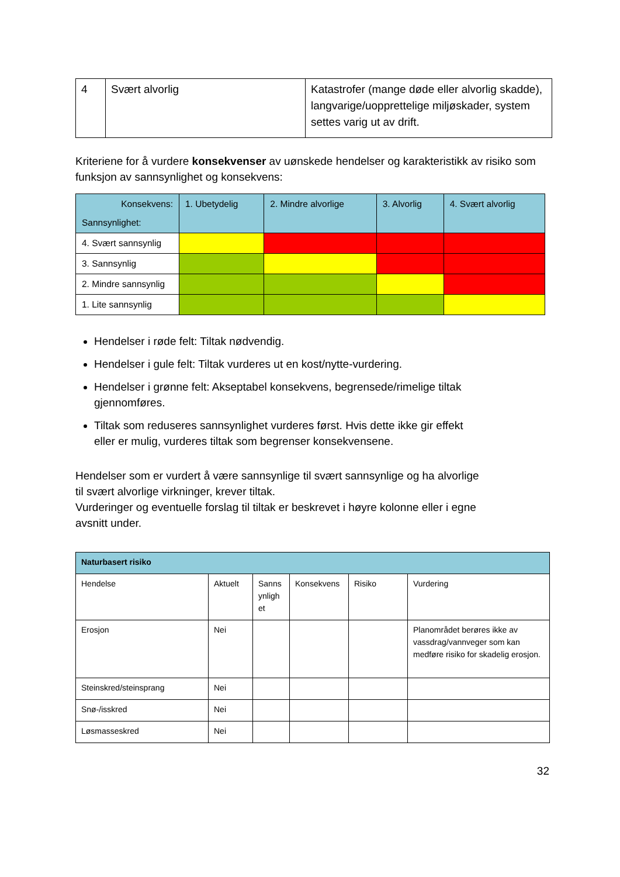| 4 | Svært alvorlig | Katastrofer (mange døde eller alvorlig skadde), langvarige/uopprettelige miljøskader, system settes varig ut av drift. |
Kriteriene for å vurdere konsekvenser av uønskede hendelser og karakteristikk av risiko som funksjon av sannsynlighet og konsekvens:
| Konsekvens: Sannsynlighet: | 1. Ubetydelig | 2. Mindre alvorlige | 3. Alvorlig | 4. Svært alvorlig |
| --- | --- | --- | --- | --- |
| 4. Svært sannsynlig | | | | |
| 3. Sannsynlig | | | | |
| 2. Mindre sannsynlig | | | | |
| 1. Lite sannsynlig | | | | |
Hendelser i røde felt: Tiltak nødvendig.
Hendelser i gule felt: Tiltak vurderes ut en kost/nytte-vurdering.
Hendelser i grønne felt: Akseptabel konsekvens, begrensede/rimelige tiltak gjennomføres.
Tiltak som reduseres sannsynlighet vurderes først. Hvis dette ikke gir effekt eller er mulig, vurderes tiltak som begrenser konsekvensene.
Hendelser som er vurdert å være sannsynlige til svært sannsynlige og ha alvorlige til svært alvorlige virkninger, krever tiltak.
Vurderinger og eventuelle forslag til tiltak er beskrevet i høyre kolonne eller i egne avsnitt under.
| Naturbasert risiko | | | | | |
| --- | --- | --- | --- | --- | --- |
| Hendelse | Aktuelt | Sanns ynligh et | Konsekvens | Risiko | Vurdering |
| Erosjon | Nei | | | | Planområdet berøres ikke av vassdrag/vannveger som kan medføre risiko for skadelig erosjon. |
| Steinskred/steinsprang | Nei | | | | |
| Snø-/isskred | Nei | | | | |
| Løsmasseskred | Nei | | | | |
32